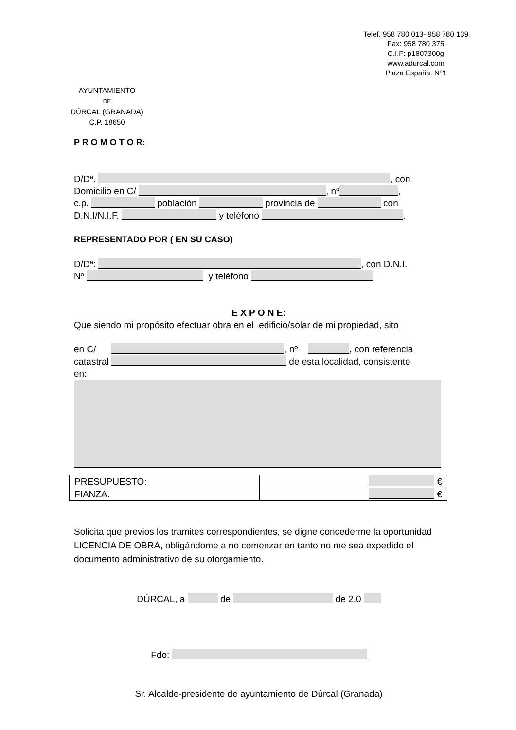Telef. 958 780 013- 958 780 139
Fax: 958 780 375
C.I.F: p1807300g
www.adurcal.com
Plaza España. Nº1
AYUNTAMIENTO
DE
DÚRCAL (GRANADA)
C.P. 18650
P R O M O T O R:
D/Dª. , con
Domicilio en C/ , nº ,
c.p. población provincia de con
D.N.I/N.I.F. y teléfono ,
REPRESENTADO POR ( EN SU CASO)
D/Dª: , con D.N.I.
Nº y teléfono .
E X P O N E:
Que siendo mi propósito efectuar obra en el edificio/solar de mi propiedad, sito
en C/ , nº , con referencia
catastral de esta localidad, consistente
en:
| PRESUPUESTO: | € |
| FIANZA: | € |
Solicita que previos los tramites correspondientes, se digne concederme la oportunidad LICENCIA DE OBRA, obligándome a no comenzar en tanto no me sea expedido el documento administrativo de su otorgamiento.
DÚRCAL, a de de 2.0
Fdo:
Sr. Alcalde-presidente de ayuntamiento de Dúrcal (Granada)